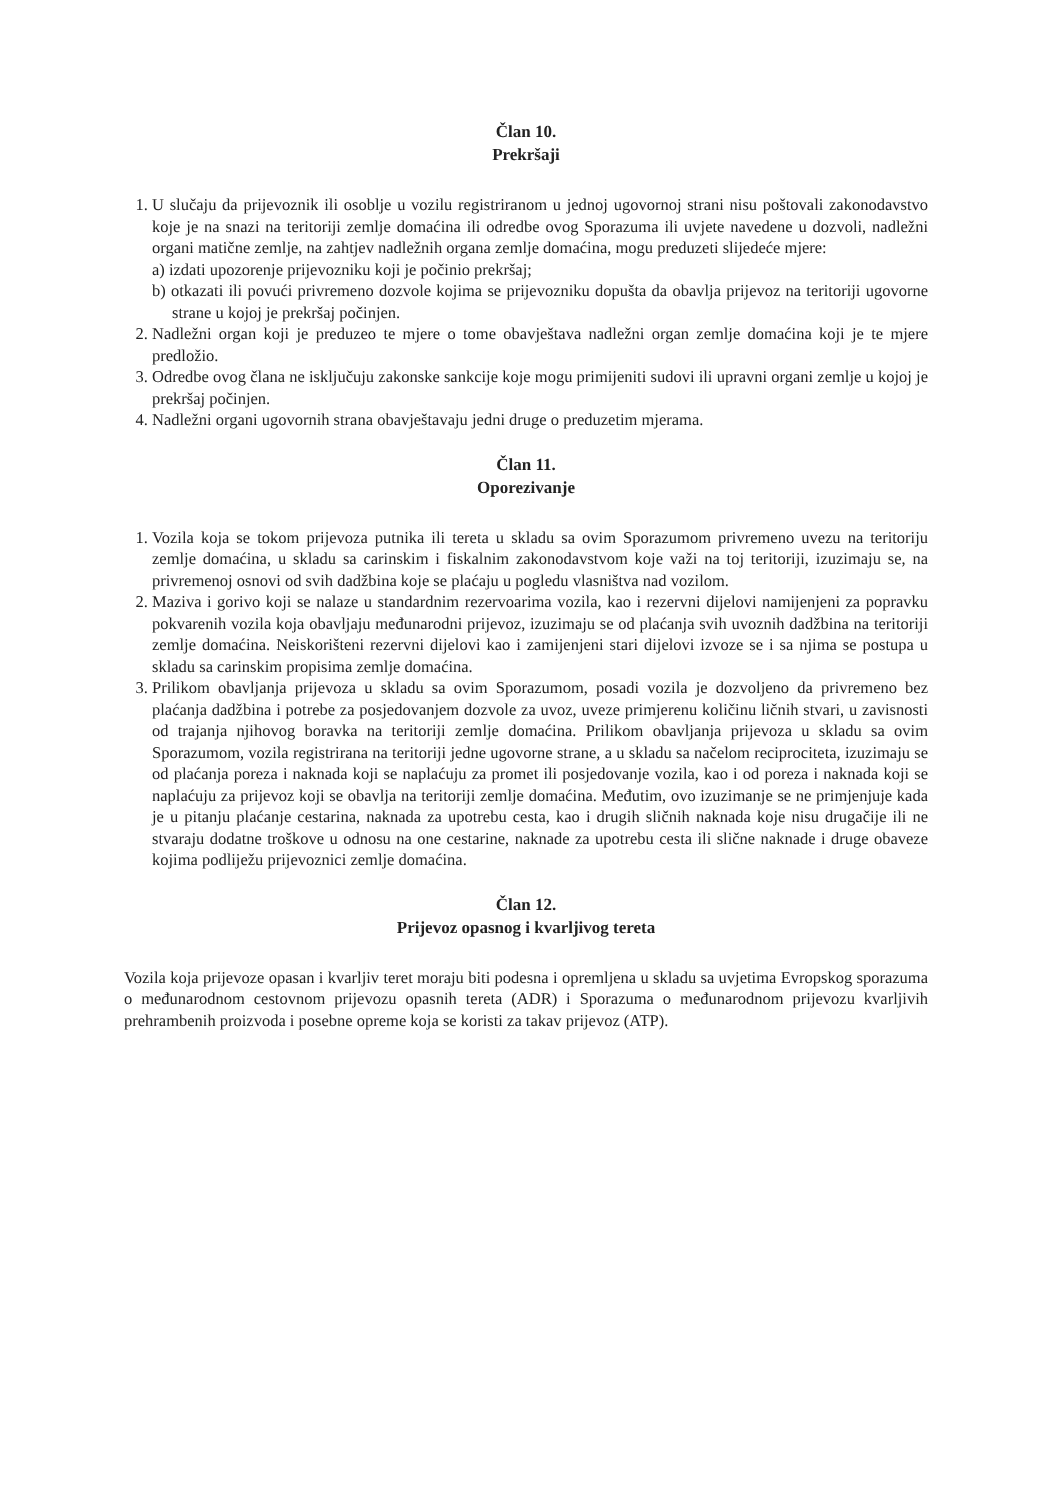Član 10.
Prekršaji
1. U slučaju da prijevoznik ili osoblje u vozilu registriranom u jednoj ugovornoj strani nisu poštovali zakonodavstvo koje je na snazi na teritoriji zemlje domaćina ili odredbe ovog Sporazuma ili uvjete navedene u dozvoli, nadležni organi matične zemlje, na zahtjev nadležnih organa zemlje domaćina, mogu preduzeti slijedeće mjere:
a) izdati upozorenje prijevozniku koji je počinio prekršaj;
b) otkazati ili povući privremeno dozvole kojima se prijevozniku dopušta da obavlja prijevoz na teritoriji ugovorne strane u kojoj je prekršaj počinjen.
2. Nadležni organ koji je preduzeo te mjere o tome obavještava nadležni organ zemlje domaćina koji je te mjere predložio.
3. Odredbe ovog člana ne isključuju zakonske sankcije koje mogu primijeniti sudovi ili upravni organi zemlje u kojoj je prekršaj počinjen.
4. Nadležni organi ugovornih strana obavještavaju jedni druge o preduzetim mjerama.
Član 11.
Oporezivanje
1. Vozila koja se tokom prijevoza putnika ili tereta u skladu sa ovim Sporazumom privremeno uvezu na teritoriju zemlje domaćina, u skladu sa carinskim i fiskalnim zakonodavstvom koje važi na toj teritoriji, izuzimaju se, na privremenoj osnovi od svih dadžbina koje se plaćaju u pogledu vlasništva nad vozilom.
2. Maziva i gorivo koji se nalaze u standardnim rezervoarima vozila, kao i rezervni dijelovi namijenjeni za popravku pokvarenih vozila koja obavljaju međunarodni prijevoz, izuzimaju se od plaćanja svih uvoznih dadžbina na teritoriji zemlje domaćina. Neiskorišteni rezervni dijelovi kao i zamijenjeni stari dijelovi izvoze se i sa njima se postupa u skladu sa carinskim propisima zemlje domaćina.
3. Prilikom obavljanja prijevoza u skladu sa ovim Sporazumom, posadi vozila je dozvoljeno da privremeno bez plaćanja dadžbina i potrebe za posjedovanjem dozvole za uvoz, uveze primjerenu količinu ličnih stvari, u zavisnosti od trajanja njihovog boravka na teritoriji zemlje domaćina. Prilikom obavljanja prijevoza u skladu sa ovim Sporazumom, vozila registrirana na teritoriji jedne ugovorne strane, a u skladu sa načelom reciprociteta, izuzimaju se od plaćanja poreza i naknada koji se naplaćuju za promet ili posjedovanje vozila, kao i od poreza i naknada koji se naplaćuju za prijevoz koji se obavlja na teritoriji zemlje domaćina. Međutim, ovo izuzimanje se ne primjenjuje kada je u pitanju plaćanje cestarina, naknada za upotrebu cesta, kao i drugih sličnih naknada koje nisu drugačije ili ne stvaraju dodatne troškove u odnosu na one cestarine, naknade za upotrebu cesta ili slične naknade i druge obaveze kojima podliježu prijevoznici zemlje domaćina.
Član 12.
Prijevoz opasnog i kvarljivog tereta
Vozila koja prijevoze opasan i kvarljiv teret moraju biti podesna i opremljena u skladu sa uvjetima Evropskog sporazuma o međunarodnom cestovnom prijevozu opasnih tereta (ADR) i Sporazuma o međunarodnom prijevozu kvarljivih prehrambenih proizvoda i posebne opreme koja se koristi za takav prijevoz (ATP).